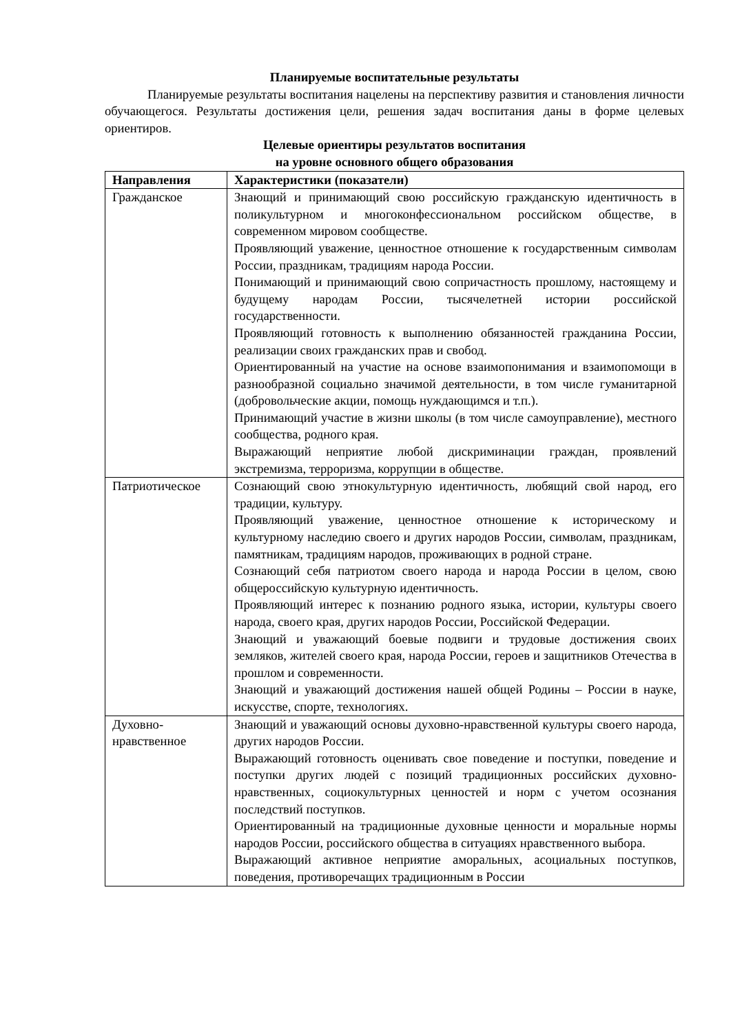Планируемые воспитательные результаты
Планируемые результаты воспитания нацелены на перспективу развития и становления личности обучающегося. Результаты достижения цели, решения задач воспитания даны в форме целевых ориентиров.
Целевые ориентиры результатов воспитания
на уровне основного общего образования
| Направления | Характеристики (показатели) |
| --- | --- |
| Гражданское | Знающий и принимающий свою российскую гражданскую идентичность в поликультурном и многоконфессиональном российском обществе, в современном мировом сообществе. Проявляющий уважение, ценностное отношение к государственным символам России, праздникам, традициям народа России. Понимающий и принимающий свою сопричастность прошлому, настоящему и будущему народам России, тысячелетней истории российской государственности. Проявляющий готовность к выполнению обязанностей гражданина России, реализации своих гражданских прав и свобод. Ориентированный на участие на основе взаимопонимания и взаимопомощи в разнообразной социально значимой деятельности, в том числе гуманитарной (добровольческие акции, помощь нуждающимся и т.п.). Принимающий участие в жизни школы (в том числе самоуправление), местного сообщества, родного края. Выражающий неприятие любой дискриминации граждан, проявлений экстремизма, терроризма, коррупции в обществе. |
| Патриотическое | Сознающий свою этнокультурную идентичность, любящий свой народ, его традиции, культуру. Проявляющий уважение, ценностное отношение к историческому и культурному наследию своего и других народов России, символам, праздникам, памятникам, традициям народов, проживающих в родной стране. Сознающий себя патриотом своего народа и народа России в целом, свою общероссийскую культурную идентичность. Проявляющий интерес к познанию родного языка, истории, культуры своего народа, своего края, других народов России, Российской Федерации. Знающий и уважающий боевые подвиги и трудовые достижения своих земляков, жителей своего края, народа России, героев и защитников Отечества в прошлом и современности. Знающий и уважающий достижения нашей общей Родины – России в науке, искусстве, спорте, технологиях. |
| Духовно- нравственное | Знающий и уважающий основы духовно-нравственной культуры своего народа, других народов России. Выражающий готовность оценивать свое поведение и поступки, поведение и поступки других людей с позиций традиционных российских духовно-нравственных, социокультурных ценностей и норм с учетом осознания последствий поступков. Ориентированный на традиционные духовные ценности и моральные нормы народов России, российского общества в ситуациях нравственного выбора. Выражающий активное неприятие аморальных, асоциальных поступков, поведения, противоречащих традиционным в России |